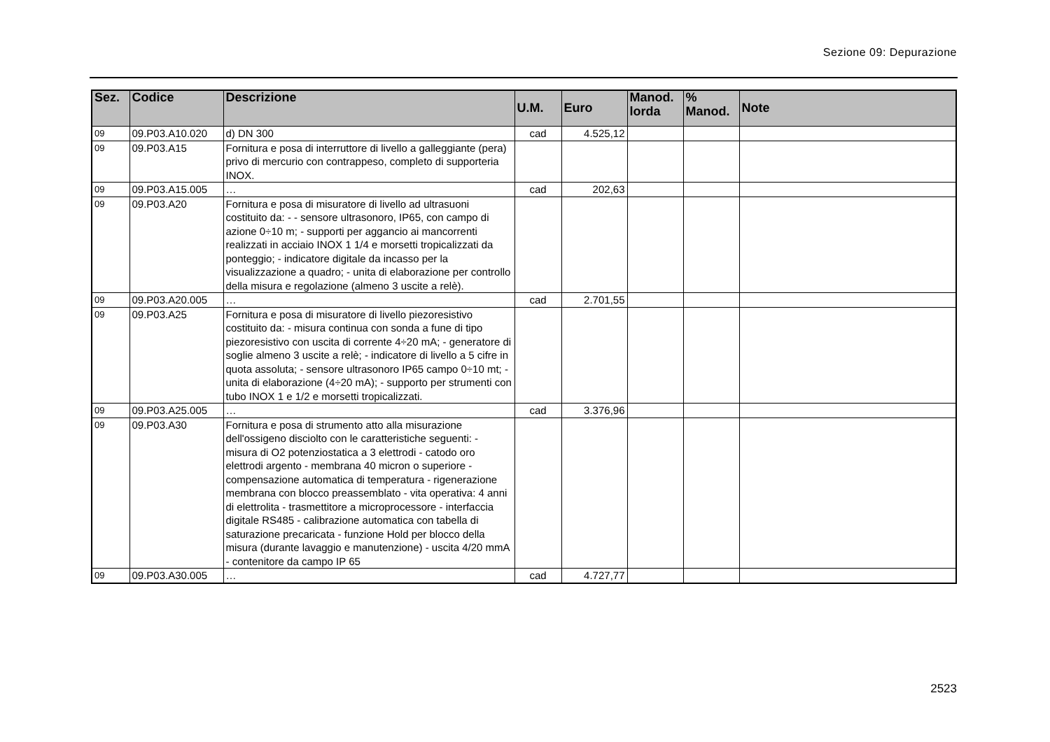Sezione 09: Depurazione
| Sez. | Codice | Descrizione | U.M. | Euro | Manod. lorda | % Manod. | Note |
| --- | --- | --- | --- | --- | --- | --- | --- |
| 09 | 09.P03.A10.020 | d) DN 300 | cad | 4.525,12 | | | |
| 09 | 09.P03.A15 | Fornitura e posa di interruttore di livello a galleggiante (pera) privo di mercurio con contrappeso, completo di supporteria INOX. | | | | | |
| 09 | 09.P03.A15.005 | … | cad | 202,63 | | | |
| 09 | 09.P03.A20 | Fornitura e posa di misuratore di livello ad ultrasuoni costituito da: - - sensore ultrasonoro, IP65, con campo di azione 0÷10 m; - supporti per aggancio ai mancorrenti realizzati in acciaio INOX 1 1/4 e morsetti tropicalizzati da ponteggio; - indicatore digitale da incasso per la visualizzazione a quadro; - unita di elaborazione per controllo della misura e regolazione (almeno 3 uscite a relè). | | | | | |
| 09 | 09.P03.A20.005 | … | cad | 2.701,55 | | | |
| 09 | 09.P03.A25 | Fornitura e posa di misuratore di livello piezoresistivo costituito da: - misura continua con sonda a fune di tipo piezoresistivo con uscita di corrente 4÷20 mA; - generatore di soglie almeno 3 uscite a relè; - indicatore di livello a 5 cifre in quota assoluta; - sensore ultrasonoro IP65 campo 0÷10 mt; - unita di elaborazione (4÷20 mA); - supporto per strumenti con tubo INOX 1 e 1/2 e morsetti tropicalizzati. | | | | | |
| 09 | 09.P03.A25.005 | … | cad | 3.376,96 | | | |
| 09 | 09.P03.A30 | Fornitura e posa di strumento atto alla misurazione dell'ossigeno disciolto con le caratteristiche seguenti: - misura di O2 potenziostatica a 3 elettrodi - catodo oro elettrodi argento - membrana 40 micron o superiore - compensazione automatica di temperatura - rigenerazione membrana con blocco preassemblato - vita operativa: 4 anni di elettrolita - trasmettitore a microprocessore - interfaccia digitale RS485 - calibrazione automatica con tabella di saturazione precaricata - funzione Hold per blocco della misura (durante lavaggio e manutenzione) - uscita 4/20 mmA - contenitore da campo IP 65 | | | | | |
| 09 | 09.P03.A30.005 | … | cad | 4.727,77 | | | |
2523